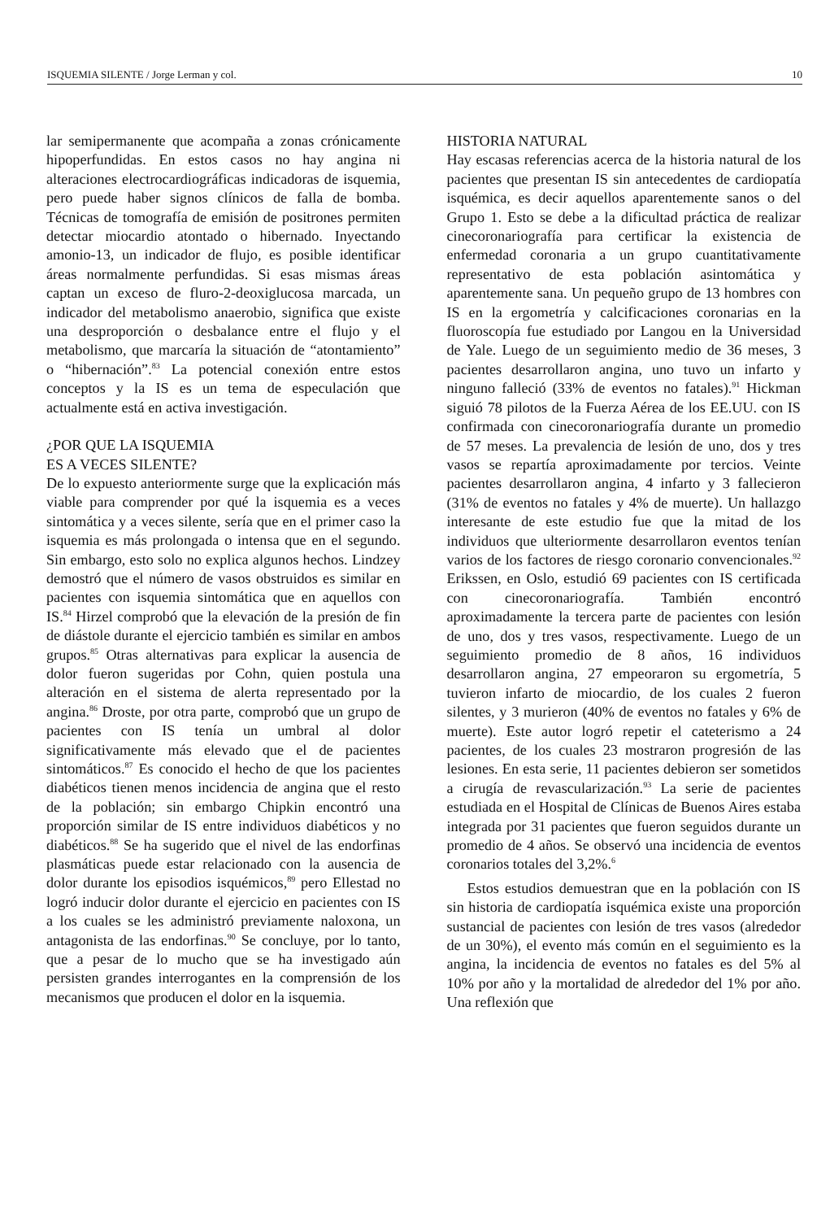ISQUEMIA SILENTE / Jorge Lerman y col. 10
lar semipermanente que acompaña a zonas crónicamente hipoperfundidas. En estos casos no hay angina ni alteraciones electrocardiográficas indicadoras de isquemia, pero puede haber signos clínicos de falla de bomba. Técnicas de tomografía de emisión de positrones permiten detectar miocardio atontado o hibernado. Inyectando amonio-13, un indicador de flujo, es posible identificar áreas normalmente perfundidas. Si esas mismas áreas captan un exceso de fluro-2-deoxiglucosa marcada, un indicador del metabolismo anaerobio, significa que existe una desproporción o desbalance entre el flujo y el metabolismo, que marcaría la situación de “atontamiento” o “hibernación”.<sup>83</sup> La potencial conexión entre estos conceptos y la IS es un tema de especulación que actualmente está en activa investigación.
¿POR QUE LA ISQUEMIA
ES A VECES SILENTE?
De lo expuesto anteriormente surge que la explicación más viable para comprender por qué la isquemia es a veces sintomática y a veces silente, sería que en el primer caso la isquemia es más prolongada o intensa que en el segundo. Sin embargo, esto solo no explica algunos hechos. Lindzey demostró que el número de vasos obstruidos es similar en pacientes con isquemia sintomática que en aquellos con IS.<sup>84</sup> Hirzel comprobó que la elevación de la presión de fin de diástole durante el ejercicio también es similar en ambos grupos.<sup>85</sup> Otras alternativas para explicar la ausencia de dolor fueron sugeridas por Cohn, quien postula una alteración en el sistema de alerta representado por la angina.<sup>86</sup> Droste, por otra parte, comprobó que un grupo de pacientes con IS tenía un umbral al dolor significativamente más elevado que el de pacientes sintomáticos.<sup>87</sup> Es conocido el hecho de que los pacientes diabéticos tienen menos incidencia de angina que el resto de la población; sin embargo Chipkin encontró una proporción similar de IS entre individuos diabéticos y no diabéticos.<sup>88</sup> Se ha sugerido que el nivel de las endorfinas plasmáticas puede estar relacionado con la ausencia de dolor durante los episodios isquémicos,<sup>89</sup> pero Ellestad no logró inducir dolor durante el ejercicio en pacientes con IS a los cuales se les administró previamente naloxona, un antagonista de las endorfinas.<sup>90</sup> Se concluye, por lo tanto, que a pesar de lo mucho que se ha investigado aún persisten grandes interrogantes en la comprensión de los mecanismos que producen el dolor en la isquemia.
HISTORIA NATURAL
Hay escasas referencias acerca de la historia natural de los pacientes que presentan IS sin antecedentes de cardiopatía isquémica, es decir aquellos aparentemente sanos o del Grupo 1. Esto se debe a la dificultad práctica de realizar cinecoronariografía para certificar la existencia de enfermedad coronaria a un grupo cuantitativamente representativo de esta población asintomática y aparentemente sana. Un pequeño grupo de 13 hombres con IS en la ergometría y calcificaciones coronarias en la fluoroscopía fue estudiado por Langou en la Universidad de Yale. Luego de un seguimiento medio de 36 meses, 3 pacientes desarrollaron angina, uno tuvo un infarto y ninguno falleció (33% de eventos no fatales).<sup>91</sup> Hickman siguió 78 pilotos de la Fuerza Aérea de los EE.UU. con IS confirmada con cinecoronariografía durante un promedio de 57 meses. La prevalencia de lesión de uno, dos y tres vasos se repartía aproximadamente por tercios. Veinte pacientes desarrollaron angina, 4 infarto y 3 fallecieron (31% de eventos no fatales y 4% de muerte). Un hallazgo interesante de este estudio fue que la mitad de los individuos que ulteriormente desarrollaron eventos tenían varios de los factores de riesgo coronario convencionales.<sup>92</sup> Erikssen, en Oslo, estudió 69 pacientes con IS certificada con cinecoronariografía. También encontró aproximadamente la tercera parte de pacientes con lesión de uno, dos y tres vasos, respectivamente. Luego de un seguimiento promedio de 8 años, 16 individuos desarrollaron angina, 27 empeoraron su ergometría, 5 tuvieron infarto de miocardio, de los cuales 2 fueron silentes, y 3 murieron (40% de eventos no fatales y 6% de muerte). Este autor logró repetir el cateterismo a 24 pacientes, de los cuales 23 mostraron progresión de las lesiones. En esta serie, 11 pacientes debieron ser sometidos a cirugía de revascularización.<sup>93</sup> La serie de pacientes estudiada en el Hospital de Clínicas de Buenos Aires estaba integrada por 31 pacientes que fueron seguidos durante un promedio de 4 años. Se observó una incidencia de eventos coronarios totales del 3,2%.<sup>6</sup>
Estos estudios demuestran que en la población con IS sin historia de cardiopatía isquémica existe una proporción sustancial de pacientes con lesión de tres vasos (alrededor de un 30%), el evento más común en el seguimiento es la angina, la incidencia de eventos no fatales es del 5% al 10% por año y la mortalidad de alrededor del 1% por año. Una reflexión que